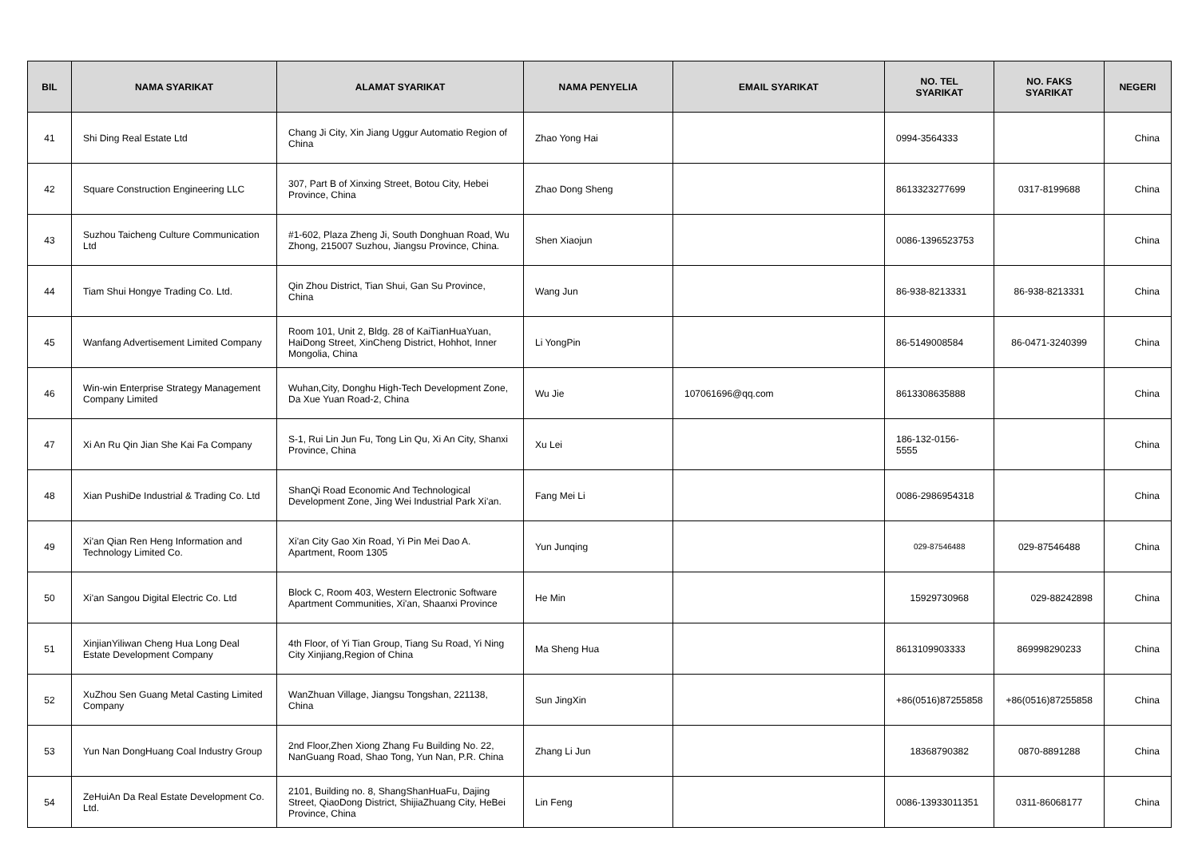| BIL | NAMA SYARIKAT | ALAMAT SYARIKAT | NAMA PENYELIA | EMAIL SYARIKAT | NO. TEL SYARIKAT | NO. FAKS SYARIKAT | NEGERI |
| --- | --- | --- | --- | --- | --- | --- | --- |
| 41 | Shi Ding Real Estate Ltd | Chang Ji City, Xin Jiang Uggur Automatio Region of China | Zhao Yong Hai | | 0994-3564333 | | China |
| 42 | Square Construction Engineering LLC | 307, Part B of Xinxing Street, Botou City, Hebei Province, China | Zhao Dong Sheng | | 8613323277699 | 0317-8199688 | China |
| 43 | Suzhou Taicheng Culture Communication Ltd | #1-602, Plaza Zheng Ji, South Donghuan Road, Wu Zhong, 215007 Suzhou, Jiangsu Province, China. | Shen Xiaojun | | 0086-1396523753 | | China |
| 44 | Tiam Shui Hongye Trading Co. Ltd. | Qin Zhou District, Tian Shui, Gan Su Province, China | Wang Jun | | 86-938-8213331 | 86-938-8213331 | China |
| 45 | Wanfang Advertisement Limited Company | Room 101, Unit 2, Bldg. 28 of KaiTianHuaYuan, HaiDong Street, XinCheng District, Hohhot, Inner Mongolia, China | Li YongPin | | 86-5149008584 | 86-0471-3240399 | China |
| 46 | Win-win Enterprise Strategy Management Company Limited | Wuhan,City, Donghu High-Tech Development Zone, Da Xue Yuan Road-2, China | Wu Jie | 107061696@qq.com | 8613308635888 | | China |
| 47 | Xi An Ru Qin Jian She Kai Fa Company | S-1, Rui Lin Jun Fu, Tong Lin Qu, Xi An City, Shanxi Province, China | Xu Lei | | 186-132-0156- 5555 | | China |
| 48 | Xian PushiDe Industrial & Trading Co. Ltd | ShanQi Road Economic And Technological Development Zone, Jing Wei Industrial Park Xi'an. | Fang Mei Li | | 0086-2986954318 | | China |
| 49 | Xi'an Qian Ren Heng Information and Technology Limited Co. | Xi'an City Gao Xin Road, Yi Pin Mei Dao A. Apartment, Room 1305 | Yun Junqing | | 029-87546488 | 029-87546488 | China |
| 50 | Xi'an Sangou Digital Electric Co. Ltd | Block C, Room 403, Western Electronic Software Apartment Communities, Xi'an, Shaanxi Province | He Min | | 15929730968 | 029-88242898 | China |
| 51 | XinjianYiliwan Cheng Hua Long Deal Estate Development Company | 4th Floor, of Yi Tian Group, Tiang Su Road, Yi Ning City Xinjiang,Region of China | Ma Sheng Hua | | 8613109903333 | 869998290233 | China |
| 52 | XuZhou Sen Guang Metal Casting Limited Company | WanZhuan Village, Jiangsu Tongshan, 221138, China | Sun JingXin | | +86(0516)87255858 | +86(0516)87255858 | China |
| 53 | Yun Nan DongHuang Coal Industry Group | 2nd Floor,Zhen Xiong Zhang Fu Building No. 22, NanGuang Road, Shao Tong, Yun Nan, P.R. China | Zhang Li Jun | | 18368790382 | 0870-8891288 | China |
| 54 | ZeHuiAn Da Real Estate Development Co. Ltd. | 2101, Building no. 8, ShangShanHuaFu, Dajing Street, QiaoDong District, ShijiaZhuang City, HeBei Province, China | Lin Feng | | 0086-13933011351 | 0311-86068177 | China |